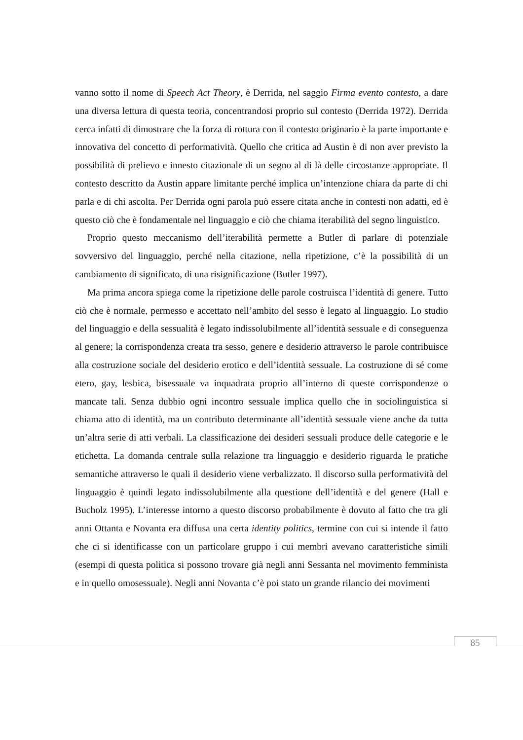vanno sotto il nome di Speech Act Theory, è Derrida, nel saggio Firma evento contesto, a dare una diversa lettura di questa teoria, concentrandosi proprio sul contesto (Derrida 1972). Derrida cerca infatti di dimostrare che la forza di rottura con il contesto originario è la parte importante e innovativa del concetto di performatività. Quello che critica ad Austin è di non aver previsto la possibilità di prelievo e innesto citazionale di un segno al di là delle circostanze appropriate. Il contesto descritto da Austin appare limitante perché implica un’intenzione chiara da parte di chi parla e di chi ascolta. Per Derrida ogni parola può essere citata anche in contesti non adatti, ed è questo ciò che è fondamentale nel linguaggio e ciò che chiama iterabilità del segno linguistico.
Proprio questo meccanismo dell’iterabilità permette a Butler di parlare di potenziale sovversivo del linguaggio, perché nella citazione, nella ripetizione, c’è la possibilità di un cambiamento di significato, di una risignificazione (Butler 1997).
Ma prima ancora spiega come la ripetizione delle parole costruisca l’identità di genere. Tutto ciò che è normale, permesso e accettato nell’ambito del sesso è legato al linguaggio. Lo studio del linguaggio e della sessualità è legato indissolubilmente all’identità sessuale e di conseguenza al genere; la corrispondenza creata tra sesso, genere e desiderio attraverso le parole contribuisce alla costruzione sociale del desiderio erotico e dell’identità sessuale. La costruzione di sé come etero, gay, lesbica, bisessuale va inquadrata proprio all’interno di queste corrispondenze o mancate tali. Senza dubbio ogni incontro sessuale implica quello che in sociolinguistica si chiama atto di identità, ma un contributo determinante all’identità sessuale viene anche da tutta un’altra serie di atti verbali. La classificazione dei desideri sessuali produce delle categorie e le etichetta. La domanda centrale sulla relazione tra linguaggio e desiderio riguarda le pratiche semantiche attraverso le quali il desiderio viene verbalizzato. Il discorso sulla performatività del linguaggio è quindi legato indissolubilmente alla questione dell’identità e del genere (Hall e Bucholz 1995). L’interesse intorno a questo discorso probabilmente è dovuto al fatto che tra gli anni Ottanta e Novanta era diffusa una certa identity politics, termine con cui si intende il fatto che ci si identificasse con un particolare gruppo i cui membri avevano caratteristiche simili (esempi di questa politica si possono trovare già negli anni Sessanta nel movimento femminista e in quello omosessuale). Negli anni Novanta c’è poi stato un grande rilancio dei movimenti
85